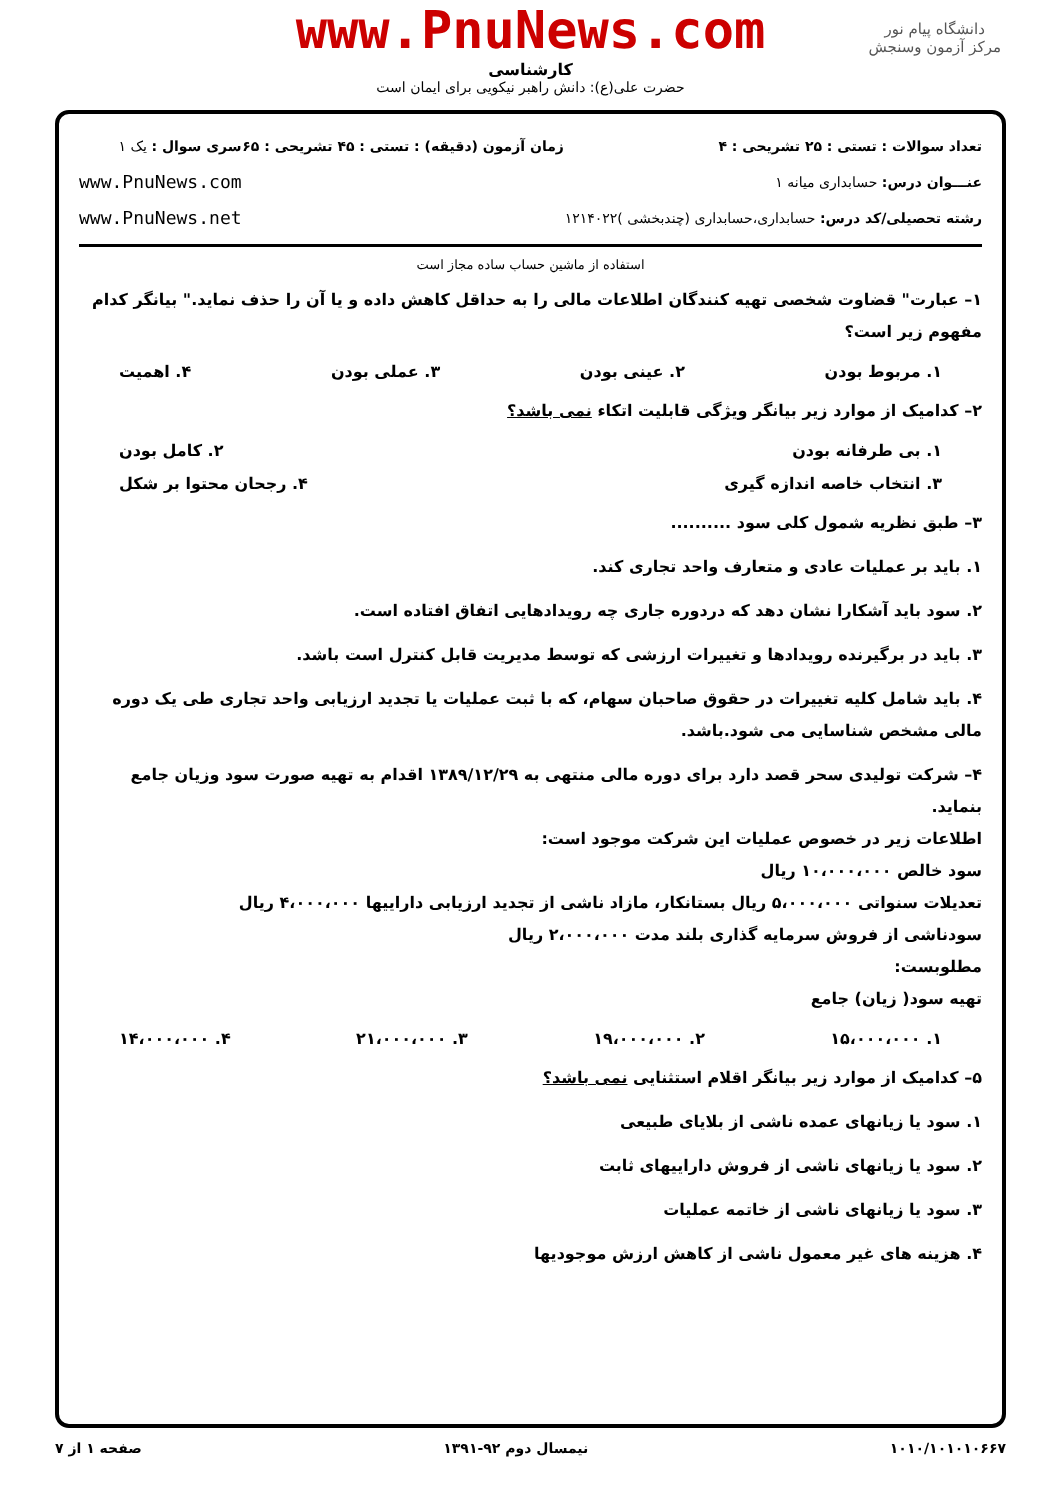www.PnuNews.com
کارشناسی
حضرت علی(ع): دانش راهبر نیکویی برای ایمان است
دانشگاه پیام نور
مرکز آزمون وسنجش
تعداد سوالات : تستی : ۲۵ تشریحی : ۴
عنـــوان درس: حسابداری میانه ۱
رشته تحصیلی/کد درس: حسابداری،حسابداری (چندبخشی )۱۲۱۴۰۲۲
زمان آزمون (دقیقه) : تستی : ۴۵ تشریحی : ۶۵
سری سوال : یک ۱
www.PnuNews.com
www.PnuNews.net
استفاده از ماشین حساب ساده مجاز است
۱– عبارت" قضاوت شخصی تهیه کنندگان اطلاعات مالی را به حداقل کاهش داده و یا آن را حذف نماید." بیانگر کدام مفهوم زیر است؟
۱. مربوط بودن ۲. عینی بودن ۳. عملی بودن ۴. اهمیت
۲– کدامیک از موارد زیر بیانگر ویژگی قابلیت اتکاء نمی باشد؟
۱. بی طرفانه بودن ۲. کامل بودن
۳. انتخاب خاصه اندازه گیری ۴. رجحان محتوا بر شکل
۳– طبق نظریه شمول کلی سود ..........
۱. باید بر عملیات عادی و متعارف واحد تجاری کند.
۲. سود باید آشکارا نشان دهد که دردوره جاری چه رویدادهایی اتفاق افتاده است.
۳. باید در برگیرنده رویدادها و تغییرات ارزشی که توسط مدیریت قابل کنترل است باشد.
۴. باید شامل کلیه تغییرات در حقوق صاحبان سهام، که با ثبت عملیات یا تجدید ارزیابی واحد تجاری طی یک دوره مالی مشخص شناسایی می شود.باشد.
۴– شرکت تولیدی سحر قصد دارد برای دوره مالی منتهی به ۱۳۸۹/۱۲/۲۹ اقدام به تهیه صورت سود وزیان جامع بنماید.
اطلاعات زیر در خصوص عملیات این شرکت موجود است:
سود خالص ۱۰،۰۰۰،۰۰۰ ریال
تعدیلات سنواتی ۵،۰۰۰،۰۰۰ ریال بستانکار، مازاد ناشی از تجدید ارزیابی داراییها ۴،۰۰۰،۰۰۰ ریال
سودناشی از فروش سرمایه گذاری بلند مدت ۲،۰۰۰،۰۰۰ ریال
مطلوبست:
تهیه سود( زیان) جامع
۱. ۱۵،۰۰۰،۰۰۰ ۲. ۱۹،۰۰۰،۰۰۰ ۳. ۲۱،۰۰۰،۰۰۰ ۴. ۱۴،۰۰۰،۰۰۰
۵– کدامیک از موارد زیر بیانگر اقلام استثنایی نمی باشد؟
۱. سود یا زیانهای عمده ناشی از بلایای طبیعی
۲. سود یا زیانهای ناشی از فروش داراییهای ثابت
۳. سود یا زیانهای ناشی از خاتمه عملیات
۴. هزینه های غیر معمول ناشی از کاهش ارزش موجودیها
۱۰۱۰/۱۰۱۰۱۰۶۶۷ نیمسال دوم ۹۲-۱۳۹۱ صفحه ۱ از ۷